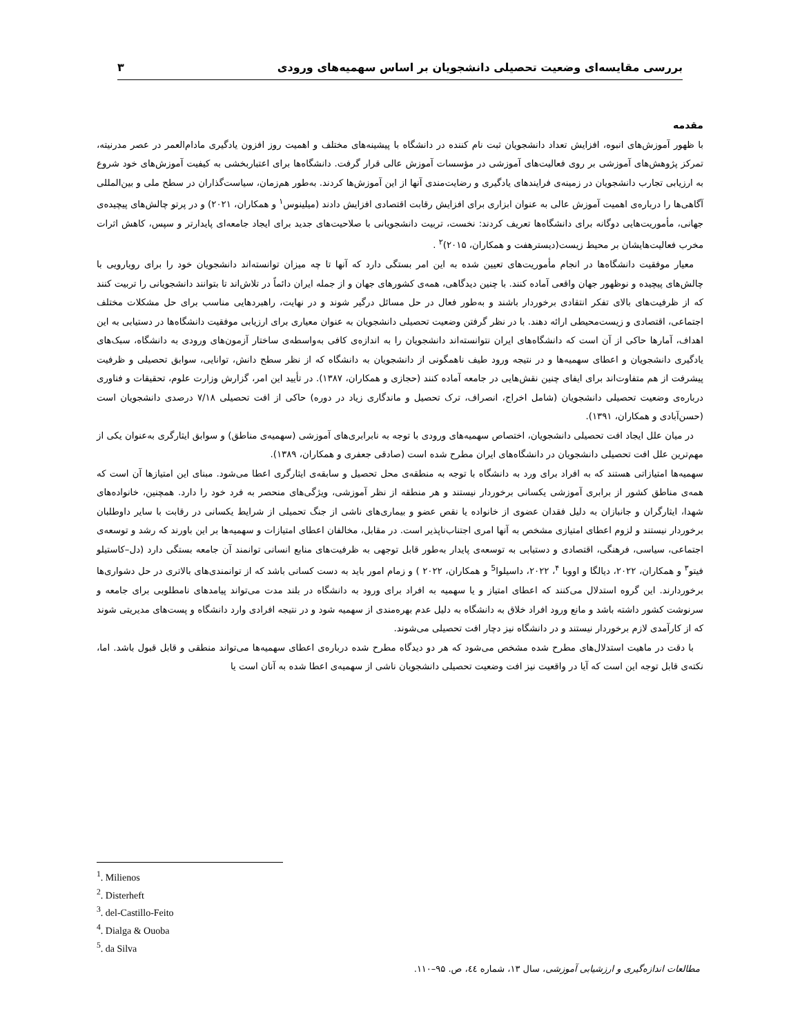بررسی مقایسه‌ای وضعیت تحصیلی دانشجویان بر اساس سهمیه‌های ورودی ۳
مقدمه
با ظهور آموزش‌های انبوه، افزایش تعداد دانشجویان ثبت نام کننده در دانشگاه با پیشینه‌های مختلف و اهمیت روز افزون یادگیری مادام‌العمر در عصر مدرنیته، تمرکز پژوهش‌های آموزشی بر روی فعالیت‌های آموزشی در مؤسسات آموزش عالی قرار گرفت. دانشگاه‌ها برای اعتباربخشی به کیفیت آموزش‌های خود شروع به ارزیابی تجارب دانشجویان در زمینه‌ی فرایندهای یادگیری و رضایت‌مندی آنها از این آموزش‌ها کردند. به‌طور هم‌زمان، سیاست‌گذاران در سطح ملی و بین‌المللی آگاهی‌ها را درباره‌ی اهمیت آموزش عالی به عنوان ابزاری برای افزایش رقابت اقتصادی افزایش دادند (میلینوس<sup>۱</sup> و همکاران، ۲۰۲۱) و در پرتو چالش‌های پیچیده‌ی جهانی، مأموریت‌هایی دوگانه برای دانشگاه‌ها تعریف کردند: نخست، تربیت دانشجویانی با صلاحیت‌های جدید برای ایجاد جامعه‌ای پایدارتر و سپس، کاهش اثرات مخرب فعالیت‌هایشان بر محیط زیست(دیسترهفت و همکاران، ۲۰۱۵)<sup>۲</sup> .
معیار موفقیت دانشگاه‌ها در انجام مأموریت‌های تعیین شده به این امر بستگی دارد که آنها تا چه میزان توانسته‌اند دانشجویان خود را برای رویارویی با چالش‌های پیچیده و نوظهور جهان واقعی آماده کنند. با چنین دیدگاهی، همه‌ی کشورهای جهان و از جمله ایران دائماً در تلاش‌اند تا بتوانند دانشجویانی را تربیت کنند که از ظرفیت‌های بالای تفکر انتقادی برخوردار باشند و به‌طور فعال در حل مسائل درگیر شوند و در نهایت، راهبردهایی مناسب برای حل مشکلات مختلف اجتماعی، اقتصادی و زیست‌محیطی ارائه دهند. با در نظر گرفتن وضعیت تحصیلی دانشجویان به عنوان معیاری برای ارزیابی موفقیت دانشگاه‌ها در دستیابی به این اهداف، آمارها حاکی از آن است که دانشگاه‌های ایران نتوانسته‌اند دانشجویان را به اندازه‌ی کافی به‌واسطه‌ی ساختار آزمون‌های ورودی به دانشگاه، سبک‌های یادگیری دانشجویان و اعطای سهمیه‌ها و در نتیجه ورود طیف ناهمگونی از دانشجویان به دانشگاه که از نظر سطح دانش، توانایی، سوابق تحصیلی و ظرفیت پیشرفت از هم متفاوت‌اند برای ایفای چنین نقش‌هایی در جامعه آماده کنند (حجازی و همکاران، ۱۳۸۷). در تأیید این امر، گزارش وزارت علوم، تحقیقات و فناوری درباره‌ی وضعیت تحصیلی دانشجویان (شامل اخراج، انصراف، ترک تحصیل و ماندگاری زیاد در دوره) حاکی از افت تحصیلی ۷/۱۸ درصدی دانشجویان است (حسن‌آبادی و همکاران، ۱۳۹۱).
در میان علل ایجاد افت تحصیلی دانشجویان، اختصاص سهمیه‌های ورودی با توجه به نابرابری‌های آموزشی (سهمیه‌ی مناطق) و سوابق ایثارگری به‌عنوان یکی از مهم‌ترین علل افت تحصیلی دانشجویان در دانشگاه‌های ایران مطرح شده است (صادقی جعفری و همکاران، ۱۳۸۹).
سهمیه‌ها امتیازاتی هستند که به افراد برای ورد به دانشگاه با توجه به منطقه‌ی محل تحصیل و سابقه‌ی ایثارگری اعطا می‌شود. مبنای این امتیازها آن است که همه‌ی مناطق کشور از برابری آموزشی یکسانی برخوردار نیستند و هر منطقه از نظر آموزشی، ویژگی‌های منحصر به فرد خود را دارد. همچنین، خانواده‌های شهدا، ایثارگران و جانبازان به دلیل فقدان عضوی از خانواده یا نقص عضو و بیماری‌های ناشی از جنگ تحمیلی از شرایط یکسانی در رقابت با سایر داوطلبان برخوردار نیستند و لزوم اعطای امتیازی مشخص به آنها امری اجتناب‌ناپذیر است. در مقابل، مخالفان اعطای امتیازات و سهمیه‌ها بر این باورند که رشد و توسعه‌ی اجتماعی، سیاسی، فرهنگی، اقتصادی و دستیابی به توسعه‌ی پایدار به‌طور قابل توجهی به ظرفیت‌های منابع انسانی توانمند آن جامعه بستگی دارد (دل–کاستیلو فیتو<sup>۳</sup> و همکاران، ۲۰۲۲، دیالگا و اووبا <sup>۴</sup>، ۲۰۲۲، داسیلوا<sup>5</sup> و همکاران، ۲۰۲۲ ) و زمام امور باید به دست کسانی باشد که از توانمندی‌های بالاتری در حل دشواری‌ها برخوردارند. این گروه استدلال می‌کنند که اعطای امتیاز و یا سهمیه به افراد برای ورود به دانشگاه در بلند مدت می‌تواند پیامدهای نامطلوبی برای جامعه و سرنوشت کشور داشته باشد و مانع ورود افراد خلاق به دانشگاه به دلیل عدم بهره‌مندی از سهمیه شود و در نتیجه افرادی وارد دانشگاه و پست‌های مدیریتی شوند که از کارآمدی لازم برخوردار نیستند و در دانشگاه نیز دچار افت تحصیلی می‌شوند.
با دقت در ماهیت استدلال‌های مطرح شده مشخص می‌شود که هر دو دیدگاه مطرح شده درباره‌ی اعطای سهمیه‌ها می‌تواند منطقی و قابل قبول باشد. اما، نکته‌ی قابل توجه این است که آیا در واقعیت نیز افت وضعیت تحصیلی دانشجویان ناشی از سهمیه‌ی اعطا شده به آنان است یا
<sup>1</sup>. Milienos
<sup>2</sup>. Disterheft
<sup>3</sup>. del-Castillo-Feito
<sup>4</sup>. Dialga & Ouoba
<sup>5</sup>. da Silva
مطالعات اندازه‌گیری و ارزشیابی آموزشی، سال ۱۳، شماره ٤٤، ص. ۹۵–۱۱۰.